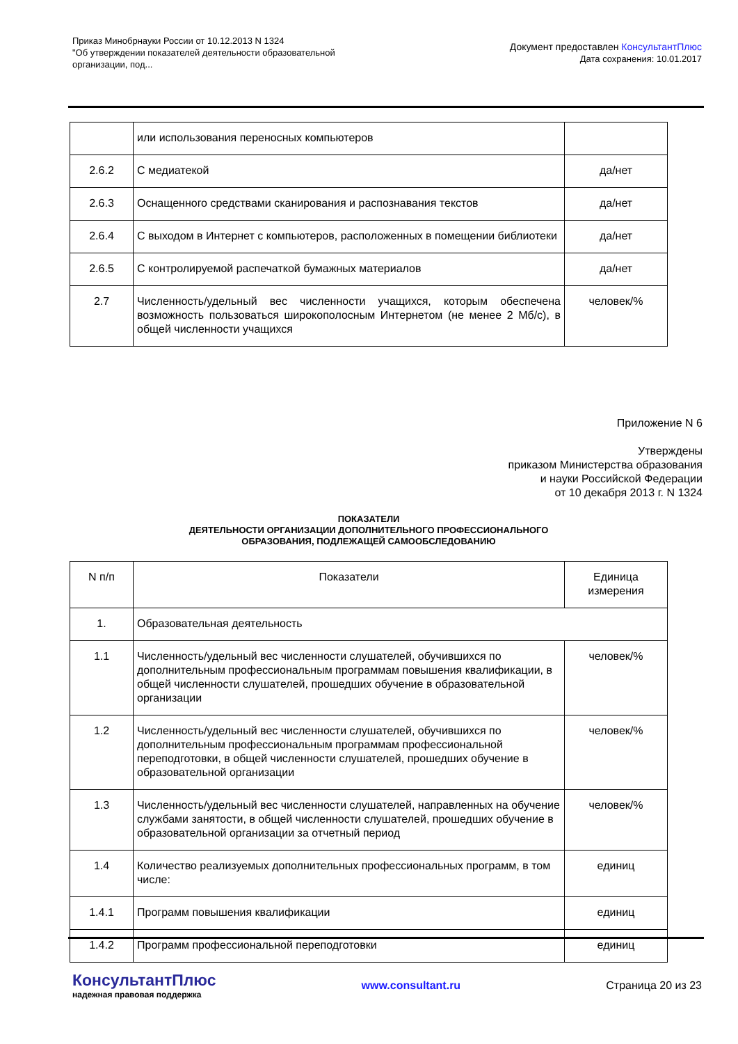Приказ Минобрнауки России от 10.12.2013 N 1324
"Об утверждении показателей деятельности образовательной
организации, под...
Документ предоставлен КонсультантПлюс
Дата сохранения: 10.01.2017
| | или использования переносных компьютеров | |
| 2.6.2 | С медиатекой | да/нет |
| 2.6.3 | Оснащенного средствами сканирования и распознавания текстов | да/нет |
| 2.6.4 | С выходом в Интернет с компьютеров, расположенных в помещении библиотеки | да/нет |
| 2.6.5 | С контролируемой распечаткой бумажных материалов | да/нет |
| 2.7 | Численность/удельный вес численности учащихся, которым обеспечена возможность пользоваться широкополосным Интернетом (не менее 2 Мб/с), в общей численности учащихся | человек/% |
Приложение N 6
Утверждены
приказом Министерства образования
и науки Российской Федерации
от 10 декабря 2013 г. N 1324
ПОКАЗАТЕЛИ
ДЕЯТЕЛЬНОСТИ ОРГАНИЗАЦИИ ДОПОЛНИТЕЛЬНОГО ПРОФЕССИОНАЛЬНОГО
ОБРАЗОВАНИЯ, ПОДЛЕЖАЩЕЙ САМООБСЛЕДОВАНИЮ
| N п/п | Показатели | Единица измерения |
| 1. | Образовательная деятельность | |
| 1.1 | Численность/удельный вес численности слушателей, обучившихся по дополнительным профессиональным программам повышения квалификации, в общей численности слушателей, прошедших обучение в образовательной организации | человек/% |
| 1.2 | Численность/удельный вес численности слушателей, обучившихся по дополнительным профессиональным программам профессиональной переподготовки, в общей численности слушателей, прошедших обучение в образовательной организации | человек/% |
| 1.3 | Численность/удельный вес численности слушателей, направленных на обучение службами занятости, в общей численности слушателей, прошедших обучение в образовательной организации за отчетный период | человек/% |
| 1.4 | Количество реализуемых дополнительных профессиональных программ, в том числе: | единиц |
| 1.4.1 | Программ повышения квалификации | единиц |
| 1.4.2 | Программ профессиональной переподготовки | единиц |
КонсультантПлюс
надежная правовая поддержка
www.consultant.ru Страница 20 из 23